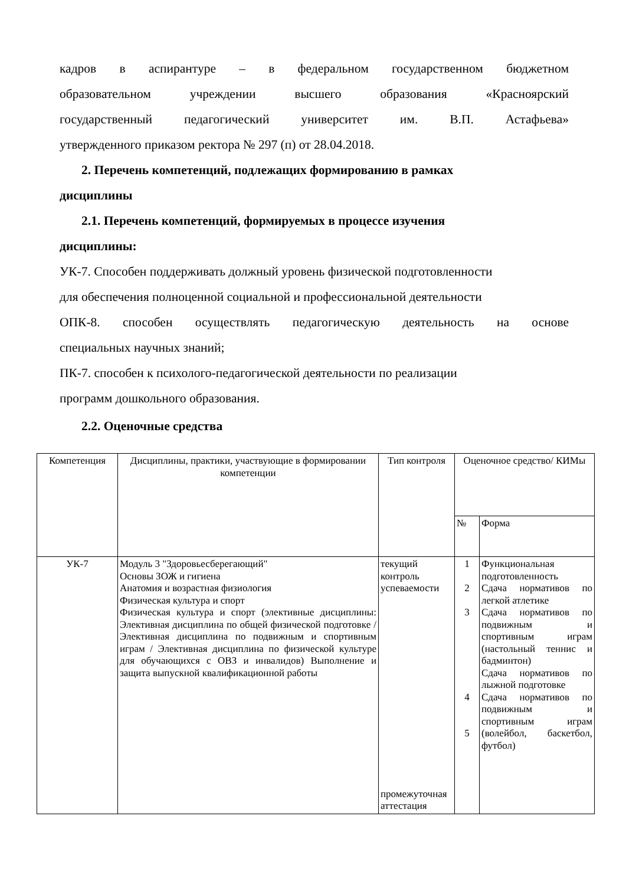кадров в аспирантуре – в федеральном государственном бюджетном
образовательном учреждении высшего образования «Красноярский
государственный педагогический университет им. В.П. Астафьева»
утвержденного приказом ректора № 297 (п) от 28.04.2018.
2. Перечень компетенций, подлежащих формированию в рамках
дисциплины
2.1. Перечень компетенций, формируемых в процессе изучения
дисциплины:
УК-7. Способен поддерживать должный уровень физической подготовленности
для обеспечения полноценной социальной и профессиональной деятельности
ОПК-8. способен осуществлять педагогическую деятельность на основе
специальных научных знаний;
ПК-7. способен к психолого-педагогической деятельности по реализации
программ дошкольного образования.
2.2. Оценочные средства
| Компетенция | Дисциплины, практики, участвующие в формировании компетенции | Тип контроля | Оценочное средство/ КИМы | |
| --- | --- | --- | --- | --- |
| | | | № | Форма |
| УК-7 | Модуль 3 "Здоровьесберегающий" Основы ЗОЖ и гигиена Анатомия и возрастная физиология Физическая культура и спорт Физическая культура и спорт (элективные дисциплины: Элективная дисциплина по общей физической подготовке / Элективная дисциплина по подвижным и спортивным играм / Элективная дисциплина по физической культуре для обучающихся с ОВЗ и инвалидов) Выполнение и защита выпускной квалификационной работы | текущий контроль успеваемости промежуточная аттестация | 1 2 3 4 5 | Функциональная подготовленность Сдача нормативов по легкой атлетике Сдача нормативов по подвижным и спортивным играм (настольный теннис и бадминтон) Сдача нормативов по лыжной подготовке Сдача нормативов по подвижным и спортивным играм (волейбол, баскетбол, футбол) |